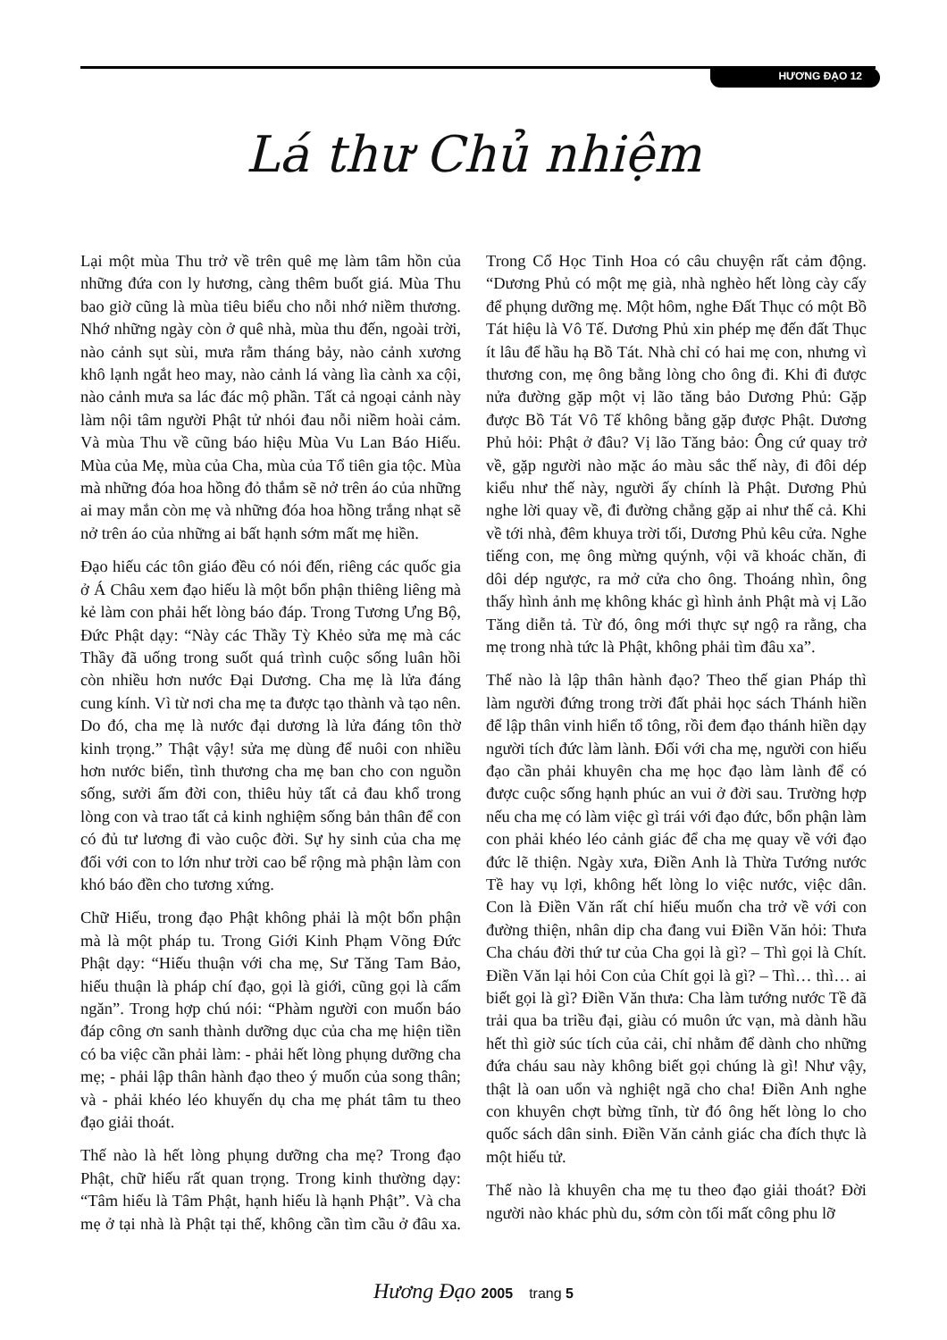HƯƠNG ĐẠO 12
Lá thư Chủ nhiệm
Lại một mùa Thu trở về trên quê mẹ làm tâm hồn của những đứa con ly hương, càng thêm buốt giá. Mùa Thu bao giờ cũng là mùa tiêu biểu cho nỗi nhớ niềm thương. Nhớ những ngày còn ở quê nhà, mùa thu đến, ngoài trời, nào cảnh sụt sùi, mưa rằm tháng bảy, nào cảnh xương khô lạnh ngắt heo may, nào cảnh lá vàng lìa cành xa cội, nào cảnh mưa sa lác đác mộ phần. Tất cả ngoại cảnh này làm nội tâm người Phật tử nhói đau nỗi niềm hoài cảm. Và mùa Thu về cũng báo hiệu Mùa Vu Lan Báo Hiếu. Mùa của Mẹ, mùa của Cha, mùa của Tổ tiên gia tộc. Mùa mà những đóa hoa hồng đỏ thắm sẽ nở trên áo của những ai may mắn còn mẹ và những đóa hoa hồng trắng nhạt sẽ nở trên áo của những ai bất hạnh sớm mất mẹ hiền.
Đạo hiếu các tôn giáo đều có nói đến, riêng các quốc gia ở Á Châu xem đạo hiếu là một bổn phận thiêng liêng mà kẻ làm con phải hết lòng báo đáp. Trong Tương Ưng Bộ, Đức Phật dạy: “Này các Thầy Tỳ Khẻo sửa mẹ mà các Thầy đã uống trong suốt quá trình cuộc sống luân hồi còn nhiều hơn nước Đại Dương. Cha mẹ là lửa đáng cung kính. Vì từ nơi cha mẹ ta được tạo thành và tạo nên. Do đó, cha mẹ là nước đại dương là lửa đáng tôn thờ kinh trọng.” Thật vậy! sửa mẹ dùng để nuôi con nhiều hơn nước biển, tình thương cha mẹ ban cho con nguồn sống, sưởi ấm đời con, thiêu hủy tất cả đau khổ trong lòng con và trao tất cả kinh nghiệm sống bản thân để con có đủ tư lương đi vào cuộc đời. Sự hy sinh của cha mẹ đối với con to lớn như trời cao bể rộng mà phận làm con khó báo đền cho tương xứng.
Chữ Hiếu, trong đạo Phật không phải là một bổn phận mà là một pháp tu. Trong Giới Kinh Phạm Võng Đức Phật dạy: “Hiếu thuận với cha mẹ, Sư Tăng Tam Bảo, hiếu thuận là pháp chí đạo, gọi là giới, cũng gọi là cấm ngăn”. Trong hợp chú nói: “Phàm người con muốn báo đáp công ơn sanh thành dưỡng dục của cha mẹ hiện tiền có ba việc cần phải làm: - phải hết lòng phụng dưỡng cha mẹ; - phải lập thân hành đạo theo ý muốn của song thân; và - phải khéo léo khuyến dụ cha mẹ phát tâm tu theo đạo giải thoát.
Thế nào là hết lòng phụng dưỡng cha mẹ? Trong đạo Phật, chữ hiếu rất quan trọng. Trong kinh thường dạy: “Tâm hiếu là Tâm Phật, hạnh hiếu là hạnh Phật”. Và cha mẹ ở tại nhà là Phật tại thế, không cần tìm cầu ở đâu xa. Trong Cổ Học Tinh Hoa có câu chuyện rất cảm động. “Dương Phủ có một mẹ già, nhà nghèo hết lòng cày cấy để phụng dưỡng mẹ. Một hôm, nghe Đất Thục có một Bồ Tát hiệu là Vô Tế. Dương Phủ xin phép mẹ đến đất Thục ít lâu để hầu hạ Bồ Tát. Nhà chỉ có hai mẹ con, nhưng vì thương con, mẹ ông bằng lòng cho ông đi. Khi đi được nửa đường gặp một vị lão tăng bảo Dương Phủ: Gặp được Bồ Tát Vô Tế không bằng gặp được Phật. Dương Phủ hỏi: Phật ở đâu? Vị lão Tăng bảo: Ông cứ quay trở về, gặp người nào mặc áo màu sắc thế này, đi đôi dép kiểu như thế này, người ấy chính là Phật. Dương Phủ nghe lời quay về, đi đường chẳng gặp ai như thế cả. Khi về tới nhà, đêm khuya trời tối, Dương Phủ kêu cửa. Nghe tiếng con, mẹ ông mừng quýnh, vội vã khoác chăn, đi dôi dép ngược, ra mở cửa cho ông. Thoáng nhìn, ông thấy hình ảnh mẹ không khác gì hình ảnh Phật mà vị Lão Tăng diễn tả. Từ đó, ông mới thực sự ngộ ra rằng, cha mẹ trong nhà tức là Phật, không phải tìm đâu xa”.
Thế nào là lập thân hành đạo? Theo thế gian Pháp thì làm người đứng trong trời đất phải học sách Thánh hiền để lập thân vinh hiển tổ tông, rồi đem đạo thánh hiền dạy người tích đức làm lành. Đối với cha mẹ, người con hiếu đạo cần phải khuyên cha mẹ học đạo làm lành để có được cuộc sống hạnh phúc an vui ở đời sau. Trường hợp nếu cha mẹ có làm việc gì trái với đạo đức, bổn phận làm con phải khéo léo cảnh giác để cha mẹ quay về với đạo đức lẽ thiện. Ngày xưa, Điền Anh là Thừa Tướng nước Tề hay vụ lợi, không hết lòng lo việc nước, việc dân. Con là Điền Văn rất chí hiếu muốn cha trở về với con đường thiện, nhân dip cha đang vui Điền Văn hỏi: Thưa Cha cháu đời thứ tư của Cha gọi là gì? – Thì gọi là Chít. Điền Văn lại hỏi Con của Chít gọi là gì? – Thì… thì… ai biết gọi là gì? Điền Văn thưa: Cha làm tướng nước Tề đã trải qua ba triều đại, giàu có muôn ức vạn, mà dành hầu hết thì giờ súc tích của cải, chỉ nhằm để dành cho những đứa cháu sau này không biết gọi chúng là gì! Như vậy, thật là oan uổn và nghiệt ngã cho cha! Điền Anh nghe con khuyên chợt bừng tĩnh, từ đó ông hết lòng lo cho quốc sách dân sinh. Điền Văn cảnh giác cha đích thực là một hiếu tử.
Thế nào là khuyên cha mẹ tu theo đạo giải thoát? Đời người nào khác phù du, sớm còn tối mất công phu lỡ
Hương Đạo 2005 trang 5